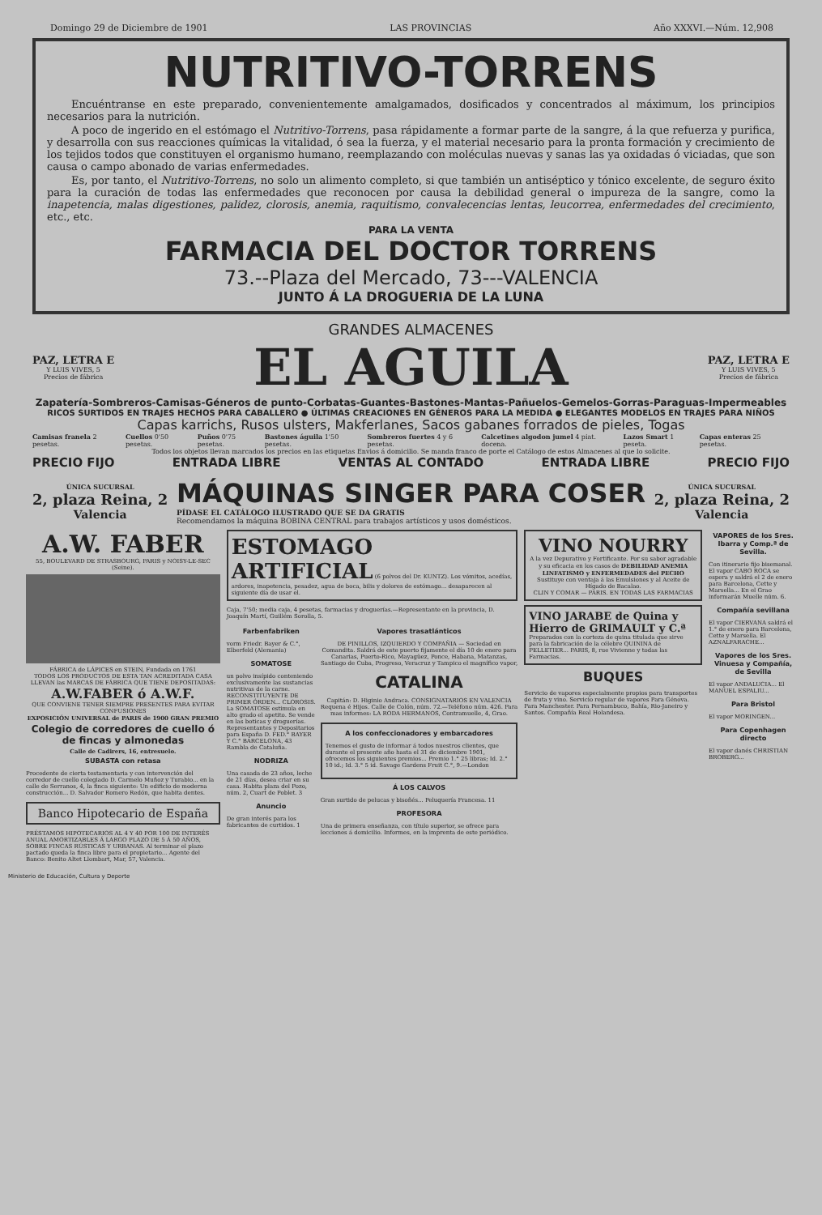Domingo 29 de Diciembre de 1901 LAS PROVINCIAS Año XXXVI.—Núm. 12,908
NUTRITIVO-TORRENS
Encuéntranse en este preparado, convenientemente amalgamados, dosificados y concentrados al máximum, los principios necesarios para la nutrición.
A poco de ingerido en el estómago el Nutritivo-Torrens, pasa rápidamente a formar parte de la sangre, á la que refuerza y purifica, y desarrolla con sus reacciones químicas la vitalidad, ó sea la fuerza, y el material necesario para la pronta formación y crecimiento de los tejidos todos que constituyen el organismo humano, reemplazando con moléculas nuevas y sanas las ya oxidadas ó viciadas, que son causa o campo abonado de varias enfermedades.
Es, por tanto, el Nutritivo-Torrens, no solo un alimento completo, si que también un antiséptico y tónico excelente, de seguro éxito para la curación de todas las enfermedades que reconocen por causa la debilidad general o impureza de la sangre, como la inapetencia, malas digestiones, palidez, clorosis, anemia, raquitismo, convalecencias lentas, leucorrea, enfermedades del crecimiento, etc., etc.
PARA LA VENTA
FARMACIA DEL DOCTOR TORRENS
73.--Plaza del Mercado, 73---VALENCIA
JUNTO Á LA DROGUERIA DE LA LUNA
GRANDES ALMACENES
PAZ, LETRA E
Y LUIS VIVES, 5
Precios de fábrica
EL AGUILA
PAZ, LETRA E
Y LUIS VIVES, 5
Precios de fábrica
Zapatería-Sombreros-Camisas-Géneros de punto-Corbatas-Guantes-Bastones-Mantas-Pañuelos-Gemelos-Gorras-Paraguas-Impermeables
RICOS SURTIDOS EN TRAJES HECHOS PARA CABALLERO ● ÚLTIMAS CREACIONES EN GÉNEROS PARA LA MEDIDA ● ELEGANTES MODELOS EN TRAJES PARA NIÑOS
Capas karrichs, Rusos ulsters, Makferlanes, Sacos gabanes forrados de pieles, Togas
Camisas franela 2 pesetas. Cuellos 0'50 pesetas. Puños 0'75 pesetas. Bastones águila 1'50 pesetas. Sombreros fuertes 4 y 6 pesetas. Calcetines algodon jumel 4 piat. docena. Lazos Smart 1 peseta. Capas enteras 25 pesetas.
Todos los objetos llevan marcados los precios en las etiquetas Envios á domicilio. Se manda franco de porte el Catálogo de estos Almacenes al que lo solicite.
PRECIO FIJO ENTRADA LIBRE VENTAS AL CONTADO ENTRADA LIBRE PRECIO FIJO
ÚNICA SUCURSAL
2, plaza Reina, 2
Valencia
MÁQUINAS SINGER PARA COSER
PÍDASE EL CATÁLOGO ILUSTRADO QUE SE DA GRATIS
Recomendamos la máquina BOBINA CENTRAL para trabajos artísticos y usos domésticos.
ÚNICA SUCURSAL
2, plaza Reina, 2
Valencia
A.W. FABER
55, BOULEVARD DE STRASBOURG, PARIS y NOISY-LE-SEC (Seine).
FÁBRICA de LÁPICES en STEIN, Fundada en 1761
TODOS LOS PRODUCTOS DE ESTA TAN ACREDITADA CASA LLEVAN las MARCAS DE FÁBRICA QUE TIENE DEPOSITADAS:
A.W.FABER ó A.W.F.
QUE CONVIENE TENER SIEMPRE PRESENTES PARA EVITAR CONFUSIONES
EXPOSICIÓN UNIVERSAL de PARIS de 1900 GRAN PREMIO
Colegio de corredores de cuello ó de fincas y almonedas
Calle de Cadirers, 16, entresuelo.
SUBASTA con retasa
Procedente de cierta testamentaria y con intervención del corredor de cuello colegiado D. Carmelo Muñoz y Turabio... en la calle de Serranos, 4, la finca siguiente: Un edificio de moderna construcción... D. Salvador Romero Redón, que habita dentes.
Banco Hipotecario de España
PRÉSTAMOS HIPOTECARIOS AL 4 Y 40 POR 100 DE INTERÉS ANUAL AMORTIZABLES Á LARGO PLAZO DE 5 Á 50 AÑOS, SOBRE FINCAS RÚSTICAS Y URBANAS. Al terminar el plazo pactado queda la finca libre para el propietario... Agente del Banco: Benito Altet Llombart, Mar, 57, Valencia.
ESTOMAGO ARTIFICIAL (6 polvos del Dr. KUNTZ). Los vómitos, acedías, ardores, inapetencia, pesadez, agua de boca, bilis y dolores de estómago... desaparecen al siguiente día de usar el.
Caja, 7'50; media caja, 4 pesetas, farmacias y droguerías.—Representante en la provincia, D. Joaquín Martí, Guillém Sorolla, 5.
Farbenfabriken
vorm Friedr. Bayer & C.°, Elberfeld (Alemania)
SOMATOSE
un polvo insípido conteniendo exclusivamente las sustancias nutritivas de la carne. RECONSTITUYENTE DE PRIMER ÓRDEN... CLOROSIS. La SOMATOSE estimula en alto grado el apetito. Se vende en las boticas y droguerías. Representantes y Depositarios para España D. FED.° BAYER Y C.° BARCELONA, 43 Rambla de Cataluña.
NODRIZA
Una casada de 23 años, leche de 21 días, desea criar en su casa. Habita plaza del Pozo, núm. 2, Cuart de Poblet. 3
Anuncio
De gran interés para los fabricantes de curtidos. 1
Vapores trasatlánticos
DE PINILLOS, IZQUIERDO Y COMPAÑIA — Sociedad en Comandita. Saldrá de este puerto fijamente el día 10 de enero para Canarias, Puerto-Rico, Mayagüez, Ponce, Habana, Matanzas, Santiago de Cuba, Progreso, Veracruz y Tampico el magnífico vapor,
CATALINA
Capitán: D. Higinio Andraca. CONSIGNATARIOS EN VALENCIA Requena é Hijos. Calle de Colón, núm. 72.—Teléfono núm. 426. Para mas informes: LA RODA HERMANOS, Contramuelle, 4, Grao.
A los confeccionadores y embarcadores
Tenemos el gusto de informar á todos nuestros clientes, que durante el presente año hasta el 31 de diciembre 1901, ofrecemos los siguientes premios... Premio 1.° 25 libras; Id. 2.° 10 id.; Id. 3.° 5 id. Savage Gardens Fruit C.°, 9.—London
Á LOS CALVOS
Gran surtido de pelucas y bisoñés... Peluquería Francesa. 11
PROFESORA
Una de primera enseñanza, con título superior, se ofrece para lecciones á domicilio. Informes, en la imprenta de este periódico.
VINO NOURRY
A la vez Depurativo y Fortificante. Por su sabor agradable y su eficacia en los casos de DEBILIDAD ANEMIA LINFATISMO y ENFERMEDADES del PECHO Sustituye con ventaja á las Emulsiones y al Aceite de Hígado de Bacalao.
CLIN Y COMAR — PARIS. EN TODAS LAS FARMACIAS
VINO JARABE de Quina y Hierro de GRIMAULT y C.ª Preparados con la corteza de quina titulada que sirve para la fabricación de la célebre QUININA de PELLETIER... PARIS, 8, rue Vivienne y todas las Farmacias.
BUQUES
Servicio de vapores especialmente propios para transportes de fruta y vino. Servicio regular de vapores Para Génova. Para Manchester. Para Pernambuco, Bahía, Rio-Janeiro y Santos. Compañía Real Holandesa.
VAPORES de los Sres. Ibarra y Comp.ª de Sevilla.
Con itinerario fijo bisemanal. El vapor CABO ROCA se espera y saldrá el 2 de enero para Barcelona, Cette y Marsella... En el Grao informarán Muelle núm. 6.
Compañía sevillana
El vapor CIERVANA saldrá el 1.° de enero para Barcelona, Cette y Marsella. El AZNALFARACHE...
Vapores de los Sres. Vinuesa y Compañía, de Sevilla
El vapor ANDALUCIA... El MANUEL ESPALIU...
Para Bristol
El vapor MORINGEN...
Para Copenhagen directo
El vapor danés CHRISTIAN BROBERG...
Ministerio de Educación, Cultura y Deporte